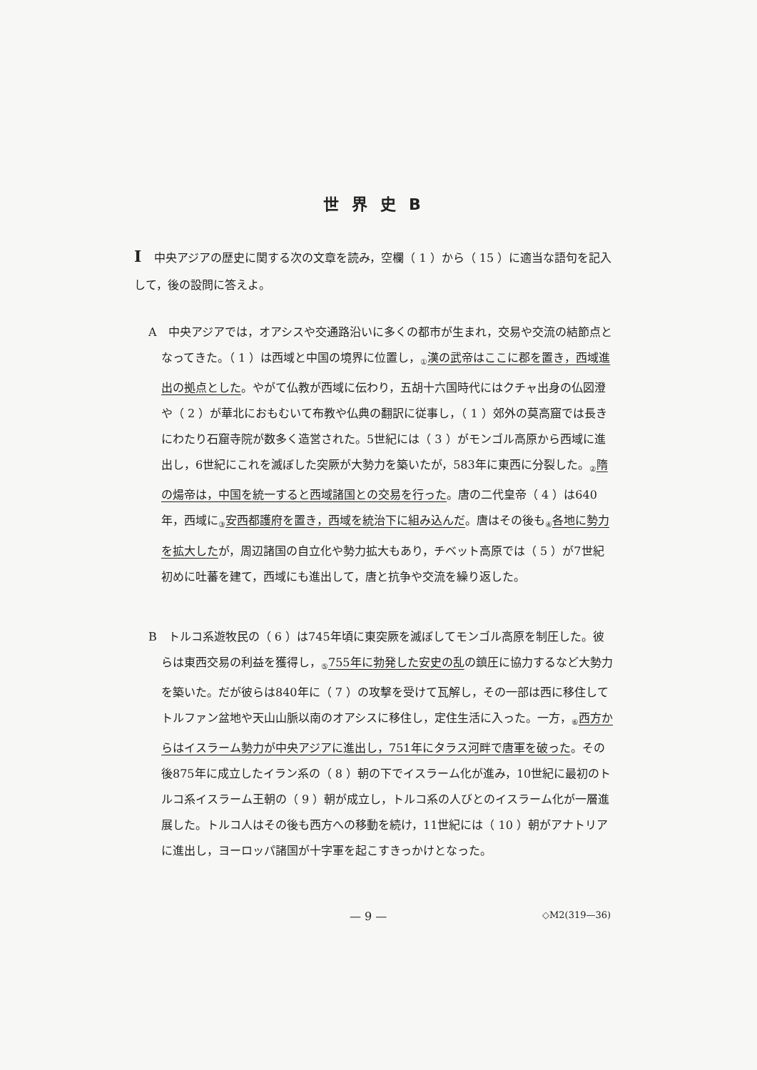世界史B
I中央アジアの歴史に関する次の文章を読み，空欄（ 1 ）から（ 15 ）に適当な語句を記入して，後の設問に答えよ。
A　中央アジアでは，オアシスや交通路沿いに多くの都市が生まれ，交易や交流の結節点となってきた。（ 1 ）は西域と中国の境界に位置し，<sub>①</sub>漢の武帝はここに郡を置き，西域進出の拠点とした。やがて仏教が西域に伝わり，五胡十六国時代にはクチャ出身の仏図澄や（ 2 ）が華北におもむいて布教や仏典の翻訳に従事し，（ 1 ）郊外の莫高窟では長きにわたり石窟寺院が数多く造営された。5世紀には（ 3 ）がモンゴル高原から西域に進出し，6世紀にこれを滅ぼした突厥が大勢力を築いたが，583年に東西に分裂した。<sub>②</sub>隋の煬帝は，中国を統一すると西域諸国との交易を行った。唐の二代皇帝（ 4 ）は640年，西域に<sub>③</sub>安西都護府を置き，西域を統治下に組み込んだ。唐はその後も<sub>④</sub>各地に勢力を拡大したが，周辺諸国の自立化や勢力拡大もあり，チベット高原では（ 5 ）が7世紀初めに吐蕃を建て，西域にも進出して，唐と抗争や交流を繰り返した。
B　トルコ系遊牧民の（ 6 ）は745年頃に東突厥を滅ぼしてモンゴル高原を制圧した。彼らは東西交易の利益を獲得し，<sub>⑤</sub>755年に勃発した安史の乱の鎮圧に協力するなど大勢力を築いた。だが彼らは840年に（ 7 ）の攻撃を受けて瓦解し，その一部は西に移住してトルファン盆地や天山山脈以南のオアシスに移住し，定住生活に入った。一方，<sub>⑥</sub>西方からはイスラーム勢力が中央アジアに進出し，751年にタラス河畔で唐軍を破った。その後875年に成立したイラン系の（ 8 ）朝の下でイスラーム化が進み，10世紀に最初のトルコ系イスラーム王朝の（ 9 ）朝が成立し，トルコ系の人びとのイスラーム化が一層進展した。トルコ人はその後も西方への移動を続け，11世紀には（ 10 ）朝がアナトリアに進出し，ヨーロッパ諸国が十字軍を起こすきっかけとなった。
— 9 — ◇M2(319—36)